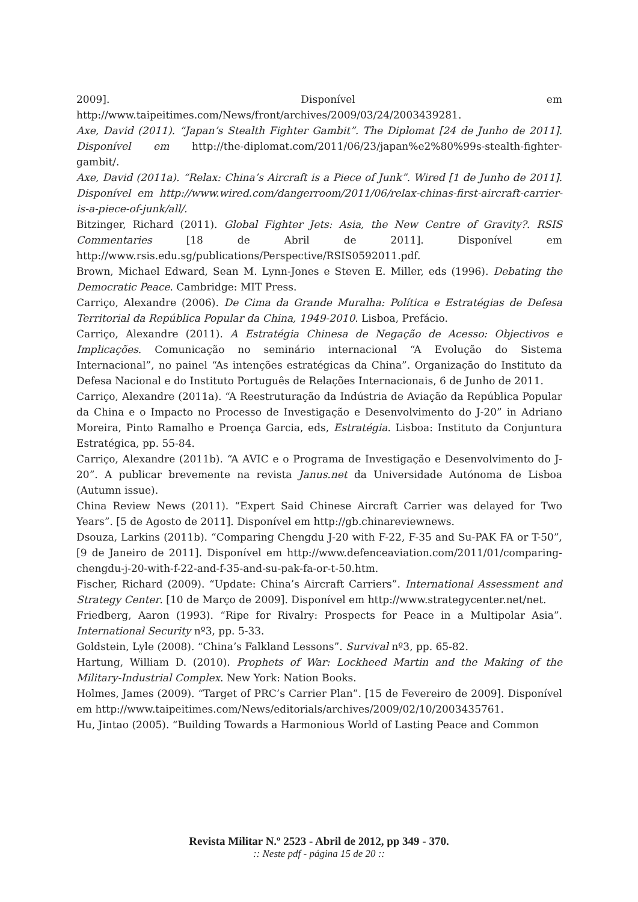2009]. Disponível em http://www.taipeitimes.com/News/front/archives/2009/03/24/2003439281.
Axe, David (2011). “Japan’s Stealth Fighter Gambit”. The Diplomat [24 de Junho de 2011]. Disponível em http://the-diplomat.com/2011/06/23/japan%e2%80%99s-stealth-fighter-gambit/.
Axe, David (2011a). “Relax: China’s Aircraft is a Piece of Junk”. Wired [1 de Junho de 2011]. Disponível em http://www.wired.com/dangerroom/2011/06/relax-chinas-first-aircraft-carrier-is-a-piece-of-junk/all/.
Bitzinger, Richard (2011). Global Fighter Jets: Asia, the New Centre of Gravity?. RSIS Commentaries [18 de Abril de 2011]. Disponível em http://www.rsis.edu.sg/publications/Perspective/RSIS0592011.pdf.
Brown, Michael Edward, Sean M. Lynn-Jones e Steven E. Miller, eds (1996). Debating the Democratic Peace. Cambridge: MIT Press.
Carriço, Alexandre (2006). De Cima da Grande Muralha: Política e Estratégias de Defesa Territorial da República Popular da China, 1949-2010. Lisboa, Prefácio.
Carriço, Alexandre (2011). A Estratégia Chinesa de Negação de Acesso: Objectivos e Implicações. Comunicação no seminário internacional “A Evolução do Sistema Internacional”, no painel “As intenções estratégicas da China”. Organização do Instituto da Defesa Nacional e do Instituto Português de Relações Internacionais, 6 de Junho de 2011.
Carriço, Alexandre (2011a). “A Reestruturação da Indústria de Aviação da República Popular da China e o Impacto no Processo de Investigação e Desenvolvimento do J-20” in Adriano Moreira, Pinto Ramalho e Proença Garcia, eds, Estratégia. Lisboa: Instituto da Conjuntura Estratégica, pp. 55-84.
Carriço, Alexandre (2011b). “A AVIC e o Programa de Investigação e Desenvolvimento do J-20”. A publicar brevemente na revista Janus.net da Universidade Autónoma de Lisboa (Autumn issue).
China Review News (2011). “Expert Said Chinese Aircraft Carrier was delayed for Two Years”. [5 de Agosto de 2011]. Disponível em http://gb.chinareviewnews.
Dsouza, Larkins (2011b). “Comparing Chengdu J-20 with F-22, F-35 and Su-PAK FA or T-50”, [9 de Janeiro de 2011]. Disponível em http://www.defenceaviation.com/2011/01/comparing-chengdu-j-20-with-f-22-and-f-35-and-su-pak-fa-or-t-50.htm.
Fischer, Richard (2009). “Update: China’s Aircraft Carriers”. International Assessment and Strategy Center. [10 de Março de 2009]. Disponível em http://www.strategycenter.net/net.
Friedberg, Aaron (1993). “Ripe for Rivalry: Prospects for Peace in a Multipolar Asia”. International Security nº3, pp. 5-33.
Goldstein, Lyle (2008). “China’s Falkland Lessons”. Survival nº3, pp. 65-82.
Hartung, William D. (2010). Prophets of War: Lockheed Martin and the Making of the Military-Industrial Complex. New York: Nation Books.
Holmes, James (2009). “Target of PRC’s Carrier Plan”. [15 de Fevereiro de 2009]. Disponível em http://www.taipeitimes.com/News/editorials/archives/2009/02/10/2003435761.
Hu, Jintao (2005). “Building Towards a Harmonious World of Lasting Peace and Common
Revista Militar N.º 2523 - Abril de 2012, pp 349 - 370.:: Neste pdf - página 15 de 20 ::